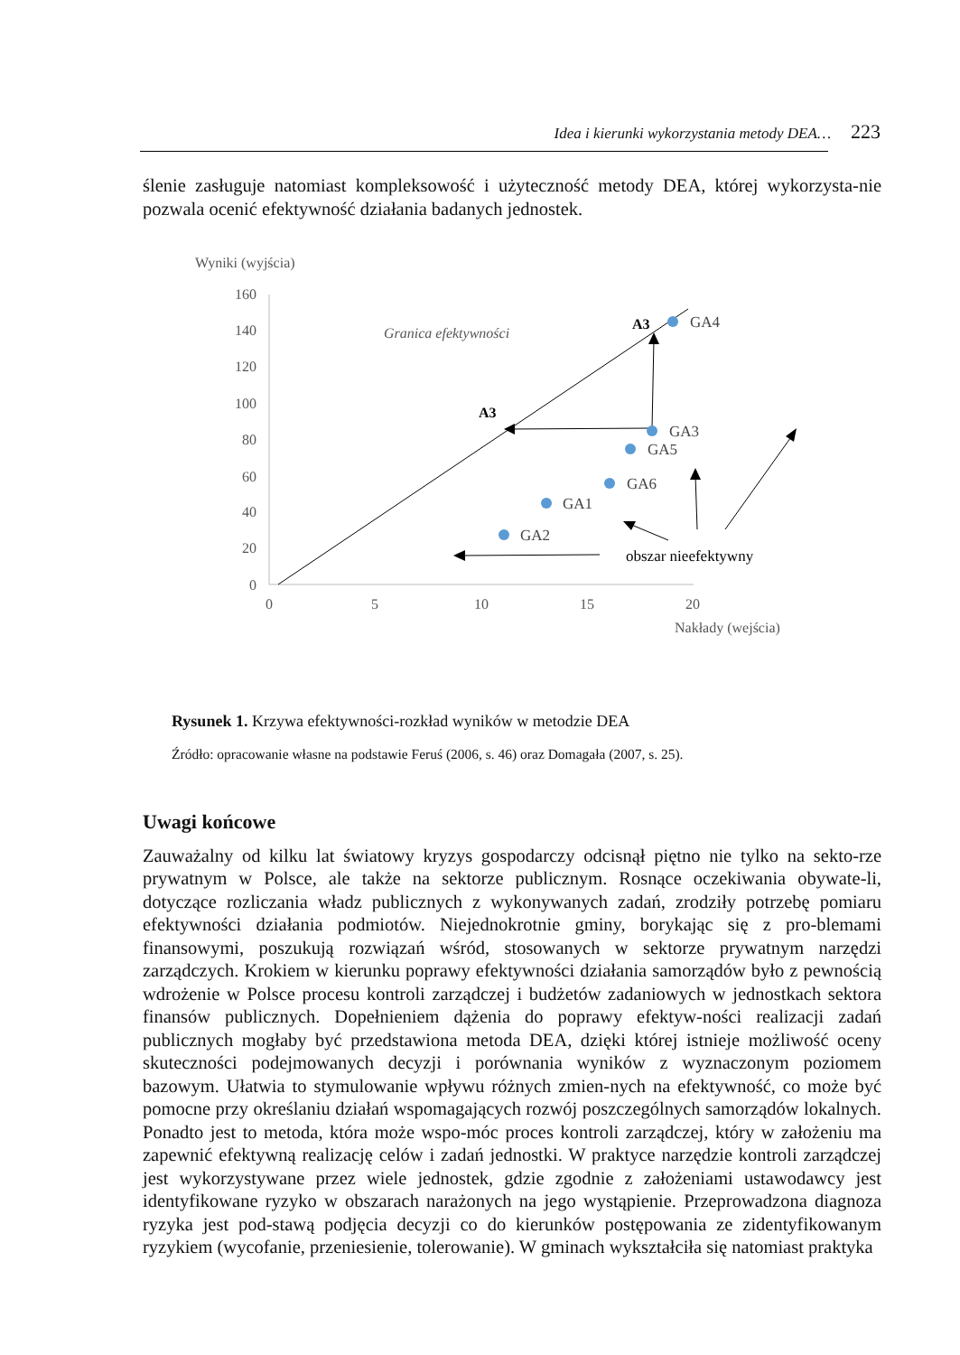Idea i kierunki wykorzystania metody DEA… 223
ślenie zasługuje natomiast kompleksowość i użyteczność metody DEA, której wykorzysta-nie pozwala ocenić efektywność działania badanych jednostek.
Wyniki (wyjścia)
160
140
120
100
80
60
40
20
0
0
5
10
15
20
Nakłady (wejścia)
Granica efektywności
A3
A3
GA4
GA3
GA5
GA6
GA1
GA2
obszar nieefektywny
Rysunek 1. Krzywa efektywności-rozkład wyników w metodzie DEA
Źródło: opracowanie własne na podstawie Feruś (2006, s. 46) oraz Domagała (2007, s. 25).
Uwagi końcowe
Zauważalny od kilku lat światowy kryzys gospodarczy odcisnął piętno nie tylko na sekto-rze prywatnym w Polsce, ale także na sektorze publicznym. Rosnące oczekiwania obywate-li, dotyczące rozliczania władz publicznych z wykonywanych zadań, zrodziły potrzebę pomiaru efektywności działania podmiotów. Niejednokrotnie gminy, borykając się z pro-blemami finansowymi, poszukują rozwiązań wśród, stosowanych w sektorze prywatnym narzędzi zarządczych. Krokiem w kierunku poprawy efektywności działania samorządów było z pewnością wdrożenie w Polsce procesu kontroli zarządczej i budżetów zadaniowych w jednostkach sektora finansów publicznych. Dopełnieniem dążenia do poprawy efektyw-ności realizacji zadań publicznych mogłaby być przedstawiona metoda DEA, dzięki której istnieje możliwość oceny skuteczności podejmowanych decyzji i porównania wyników z wyznaczonym poziomem bazowym. Ułatwia to stymulowanie wpływu różnych zmien-nych na efektywność, co może być pomocne przy określaniu działań wspomagających rozwój poszczególnych samorządów lokalnych. Ponadto jest to metoda, która może wspo-móc proces kontroli zarządczej, który w założeniu ma zapewnić efektywną realizację celów i zadań jednostki. W praktyce narzędzie kontroli zarządczej jest wykorzystywane przez wiele jednostek, gdzie zgodnie z założeniami ustawodawcy jest identyfikowane ryzyko w obszarach narażonych na jego wystąpienie. Przeprowadzona diagnoza ryzyka jest pod-stawą podjęcia decyzji co do kierunków postępowania ze zidentyfikowanym ryzykiem (wycofanie, przeniesienie, tolerowanie). W gminach wykształciła się natomiast praktyka